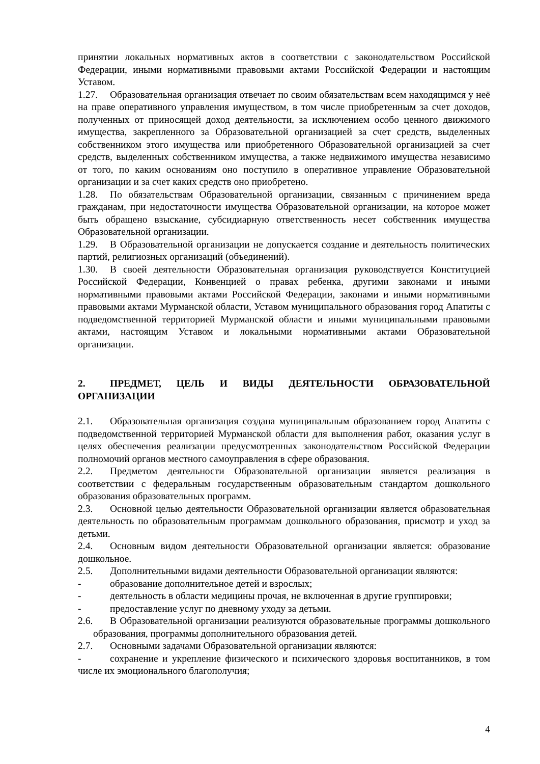принятии локальных нормативных актов в соответствии с законодательством Российской Федерации, иными нормативными правовыми актами Российской Федерации и настоящим Уставом.
1.27. Образовательная организация отвечает по своим обязательствам всем находящимся у неё на праве оперативного управления имуществом, в том числе приобретенным за счет доходов, полученных от приносящей доход деятельности, за исключением особо ценного движимого имущества, закрепленного за Образовательной организацией за счет средств, выделенных собственником этого имущества или приобретенного Образовательной организацией за счет средств, выделенных собственником имущества, а также недвижимого имущества независимо от того, по каким основаниям оно поступило в оперативное управление Образовательной организации и за счет каких средств оно приобретено.
1.28. По обязательствам Образовательной организации, связанным с причинением вреда гражданам, при недостаточности имущества Образовательной организации, на которое может быть обращено взыскание, субсидиарную ответственность несет собственник имущества Образовательной организации.
1.29. В Образовательной организации не допускается создание и деятельность политических партий, религиозных организаций (объединений).
1.30. В своей деятельности Образовательная организация руководствуется Конституцией Российской Федерации, Конвенцией о правах ребенка, другими законами и иными нормативными правовыми актами Российской Федерации, законами и иными нормативными правовыми актами Мурманской области, Уставом муниципального образования город Апатиты с подведомственной территорией Мурманской области и иными муниципальными правовыми актами, настоящим Уставом и локальными нормативными актами Образовательной организации.
2. ПРЕДМЕТ, ЦЕЛЬ И ВИДЫ ДЕЯТЕЛЬНОСТИ ОБРАЗОВАТЕЛЬНОЙ ОРГАНИЗАЦИИ
2.1. Образовательная организация создана муниципальным образованием город Апатиты с подведомственной территорией Мурманской области для выполнения работ, оказания услуг в целях обеспечения реализации предусмотренных законодательством Российской Федерации полномочий органов местного самоуправления в сфере образования.
2.2. Предметом деятельности Образовательной организации является реализация в соответствии с федеральным государственным образовательным стандартом дошкольного образования образовательных программ.
2.3. Основной целью деятельности Образовательной организации является образовательная деятельность по образовательным программам дошкольного образования, присмотр и уход за детьми.
2.4. Основным видом деятельности Образовательной организации является: образование дошкольное.
2.5. Дополнительными видами деятельности Образовательной организации являются:
- образование дополнительное детей и взрослых;
- деятельность в области медицины прочая, не включенная в другие группировки;
- предоставление услуг по дневному уходу за детьми.
2.6. В Образовательной организации реализуются образовательные программы дошкольного образования, программы дополнительного образования детей.
2.7. Основными задачами Образовательной организации являются:
- сохранение и укрепление физического и психического здоровья воспитанников, в том числе их эмоционального благополучия;
4